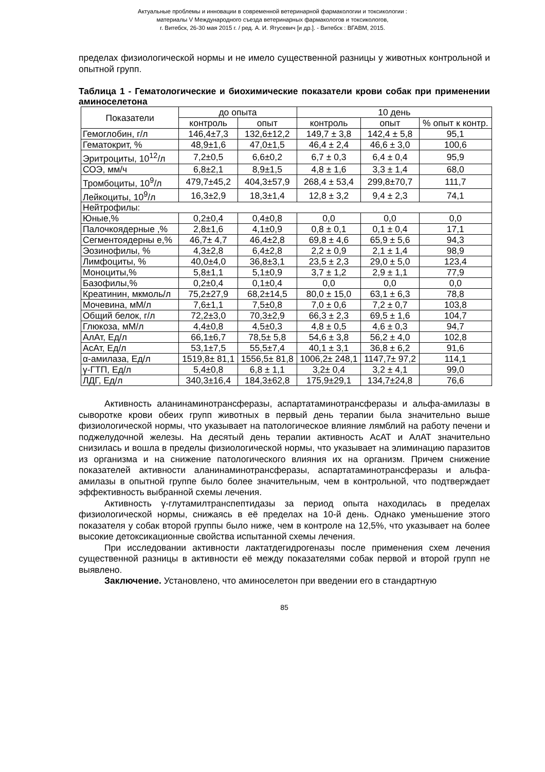Актуальные проблемы и инновации в современной ветеринарной фармакологии и токсикологии :
материалы V Международного съезда ветеринарных фармакологов и токсикологов,
г. Витебск, 26-30 мая 2015 г. / ред. А. И. Ятусевич [и др.]. - Витебск : ВГАВМ, 2015.
пределах физиологической нормы и не имело существенной разницы у животных контрольной и опытной групп.
Таблица 1 - Гематологические и биохимические показатели крови собак при применении аминоселетона
| Показатели | до опыта | | 10 день | | |
| --- | --- | --- | --- | --- | --- |
| | контроль | опыт | контроль | опыт | % опыт к контр. |
| Гемоглобин, г/л | 146,4±7,3 | 132,6±12,2 | 149,7 ± 3,8 | 142,4 ± 5,8 | 95,1 |
| Гематокрит, % | 48,9±1,6 | 47,0±1,5 | 46,4 ± 2,4 | 46,6 ± 3,0 | 100,6 |
| Эритроциты, 10<sup>12</sup>/л | 7,2±0,5 | 6,6±0,2 | 6,7 ± 0,3 | 6,4 ± 0,4 | 95,9 |
| СОЭ, мм/ч | 6,8±2,1 | 8,9±1,5 | 4,8 ± 1,6 | 3,3 ± 1,4 | 68,0 |
| Тромбоциты, 10<sup>9</sup>/л | 479,7±45,2 | 404,3±57,9 | 268,4 ± 53,4 | 299,8±70,7 | 111,7 |
| Лейкоциты, 10<sup>9</sup>/л | 16,3±2,9 | 18,3±1,4 | 12,8 ± 3,2 | 9,4 ± 2,3 | 74,1 |
| Нейтрофилы: | | | | | |
| Юные,% | 0,2±0,4 | 0,4±0,8 | 0,0 | 0,0 | 0,0 |
| Палочкоядерные ,% | 2,8±1,6 | 4,1±0,9 | 0,8 ± 0,1 | 0,1 ± 0,4 | 17,1 |
| Сегментоядерны е,% | 46,7± 4,7 | 46,4±2,8 | 69,8 ± 4,6 | 65,9 ± 5,6 | 94,3 |
| Эозинофилы, % | 4,3±2,8 | 6,4±2,8 | 2,2 ± 0,9 | 2,1 ± 1,4 | 98,9 |
| Лимфоциты, % | 40,0±4,0 | 36,8±3,1 | 23,5 ± 2,3 | 29,0 ± 5,0 | 123,4 |
| Моноциты,% | 5,8±1,1 | 5,1±0,9 | 3,7 ± 1,2 | 2,9 ± 1,1 | 77,9 |
| Базофилы,% | 0,2±0,4 | 0,1±0,4 | 0,0 | 0,0 | 0,0 |
| Креатинин, мкмоль/л | 75,2±27,9 | 68,2±14,5 | 80,0 ± 15,0 | 63,1 ± 6,3 | 78,8 |
| Мочевина, мМ/л | 7,6±1,1 | 7,5±0,8 | 7,0 ± 0,6 | 7,2 ± 0,7 | 103,8 |
| Общий белок, г/л | 72,2±3,0 | 70,3±2,9 | 66,3 ± 2,3 | 69,5 ± 1,6 | 104,7 |
| Глюкоза, мМ/л | 4,4±0,8 | 4,5±0,3 | 4,8 ± 0,5 | 4,6 ± 0,3 | 94,7 |
| АлАт, Ед/л | 66,1±6,7 | 78,5± 5,8 | 54,6 ± 3,8 | 56,2 ± 4,0 | 102,8 |
| АсАт, Ед/л | 53,1±7,5 | 55,5±7,4 | 40,1 ± 3,1 | 36,8 ± 6,2 | 91,6 |
| α-амилаза, Ед/л | 1519,8± 81,1 | 1556,5± 81,8 | 1006,2± 248,1 | 1147,7± 97,2 | 114,1 |
| γ-ГТП, Ед/л | 5,4±0,8 | 6,8 ± 1,1 | 3,2± 0,4 | 3,2 ± 4,1 | 99,0 |
| ЛДГ, Ед/л | 340,3±16,4 | 184,3±62,8 | 175,9±29,1 | 134,7±24,8 | 76,6 |
Активность аланинаминотрансферазы, аспартатаминотрансферазы и альфа-амилазы в сыворотке крови обеих групп животных в первый день терапии была значительно выше физиологической нормы, что указывает на патологическое влияние лямблий на работу печени и поджелудочной железы. На десятый день терапии активность АсАТ и АлАТ значительно снизилась и вошла в пределы физиологической нормы, что указывает на элиминацию паразитов из организма и на снижение патологического влияния их на организм. Причем снижение показателей активности аланинаминотрансферазы, аспартатаминотрансферазы и альфа-амилазы в опытной группе было более значительным, чем в контрольной, что подтверждает эффективность выбранной схемы лечения.
Активность γ-глутамилтранспептидазы за период опыта находилась в пределах физиологической нормы, снижаясь в её пределах на 10-й день. Однако уменьшение этого показателя у собак второй группы было ниже, чем в контроле на 12,5%, что указывает на более высокие детоксикационные свойства испытанной схемы лечения.
При исследовании активности лактатдегидрогеназы после применения схем лечения существенной разницы в активности её между показателями собак первой и второй групп не выявлено.
Заключение. Установлено, что аминоселетон при введении его в стандартную
85